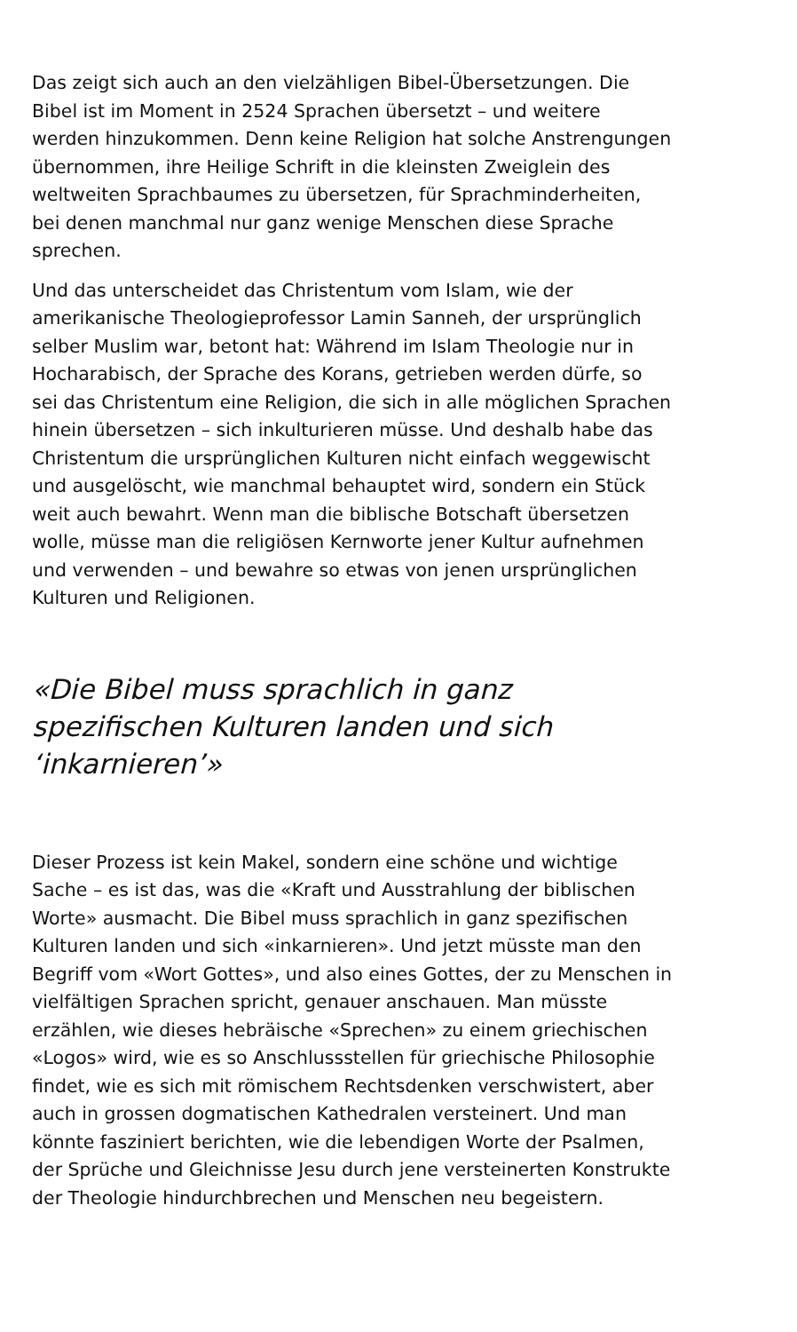Das zeigt sich auch an den vielzähligen Bibel-Übersetzungen. Die Bibel ist im Moment in 2524 Sprachen übersetzt – und weitere werden hinzukommen. Denn keine Religion hat solche Anstrengungen übernommen, ihre Heilige Schrift in die kleinsten Zweiglein des weltweiten Sprachbaumes zu übersetzen, für Sprachminderheiten, bei denen manchmal nur ganz wenige Menschen diese Sprache sprechen.
Und das unterscheidet das Christentum vom Islam, wie der amerikanische Theologieprofessor Lamin Sanneh, der ursprünglich selber Muslim war, betont hat: Während im Islam Theologie nur in Hocharabisch, der Sprache des Korans, getrieben werden dürfe, so sei das Christentum eine Religion, die sich in alle möglichen Sprachen hinein übersetzen – sich inkulturieren müsse. Und deshalb habe das Christentum die ursprünglichen Kulturen nicht einfach weggewischt und ausgelöscht, wie manchmal behauptet wird, sondern ein Stück weit auch bewahrt. Wenn man die biblische Botschaft übersetzen wolle, müsse man die religiösen Kernworte jener Kultur aufnehmen und verwenden – und bewahre so etwas von jenen ursprünglichen Kulturen und Religionen.
«Die Bibel muss sprachlich in ganz spezifischen Kulturen landen und sich ‘inkarnieren’»
Dieser Prozess ist kein Makel, sondern eine schöne und wichtige Sache – es ist das, was die «Kraft und Ausstrahlung der biblischen Worte» ausmacht. Die Bibel muss sprachlich in ganz spezifischen Kulturen landen und sich «inkarnieren». Und jetzt müsste man den Begriff vom «Wort Gottes», und also eines Gottes, der zu Menschen in vielfältigen Sprachen spricht, genauer anschauen. Man müsste erzählen, wie dieses hebräische «Sprechen» zu einem griechischen «Logos» wird, wie es so Anschlussstellen für griechische Philosophie findet, wie es sich mit römischem Rechtsdenken verschwistert, aber auch in grossen dogmatischen Kathedralen versteinert. Und man könnte fasziniert berichten, wie die lebendigen Worte der Psalmen, der Sprüche und Gleichnisse Jesu durch jene versteinerten Konstrukte der Theologie hindurchbrechen und Menschen neu begeistern.